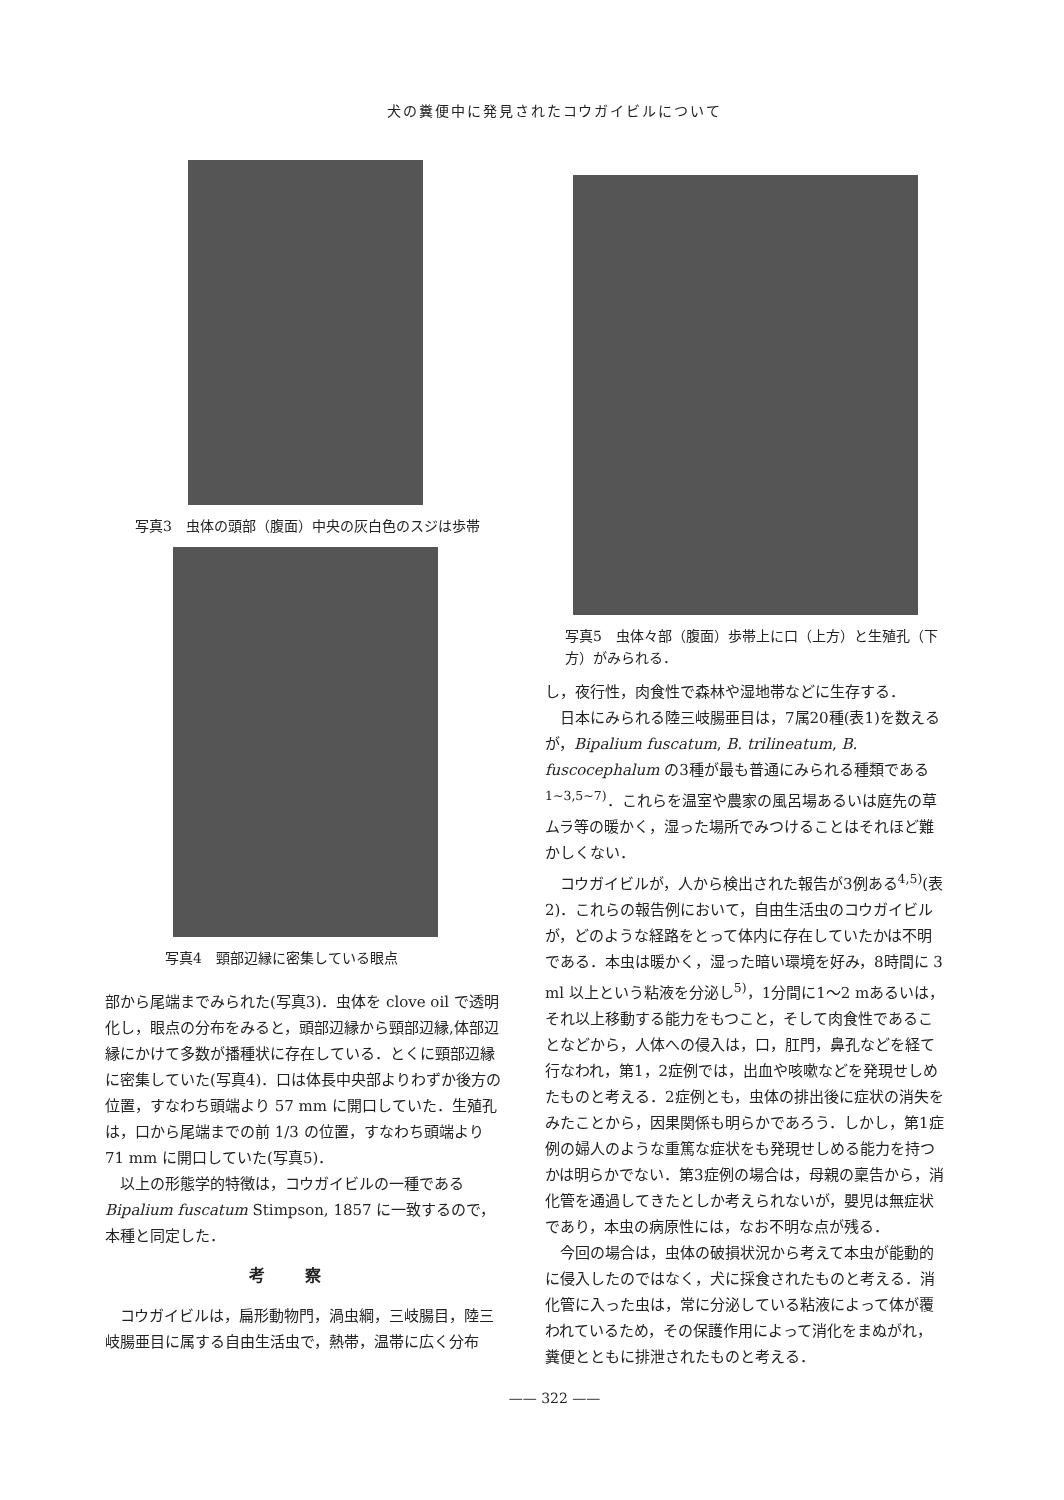犬の糞便中に発見されたコウガイビルについて
写真3　虫体の頭部（腹面）中央の灰白色のスジは歩帯
写真4　頸部辺縁に密集している眼点
部から尾端までみられた(写真3)．虫体を clove oil で透明化し，眼点の分布をみると，頭部辺縁から頸部辺縁,体部辺縁にかけて多数が播種状に存在している．とくに頸部辺縁に密集していた(写真4)．口は体長中央部よりわずか後方の位置，すなわち頭端より 57 mm に開口していた．生殖孔は，口から尾端までの前 1/3 の位置，すなわち頭端より 71 mm に開口していた(写真5)．
以上の形態学的特徴は，コウガイビルの一種である Bipalium fuscatum Stimpson, 1857 に一致するので，本種と同定した．
考察
コウガイビルは，扁形動物門，渦虫綱，三岐腸目，陸三岐腸亜目に属する自由生活虫で，熱帯，温帯に広く分布
写真5　虫体々部（腹面）歩帯上に口（上方）と生殖孔（下方）がみられる．
し，夜行性，肉食性で森林や湿地帯などに生存する．
日本にみられる陸三岐腸亜目は，7属20種(表1)を数えるが，Bipalium fuscatum, B. trilineatum, B. fuscocephalum の3種が最も普通にみられる種類である<sup>1~3,5~7)</sup>．これらを温室や農家の風呂場あるいは庭先の草ムラ等の暖かく，湿った場所でみつけることはそれほど難かしくない．
コウガイビルが，人から検出された報告が3例ある<sup>4,5)</sup>(表2)．これらの報告例において，自由生活虫のコウガイビルが，どのような経路をとって体内に存在していたかは不明である．本虫は暖かく，湿った暗い環境を好み，8時間に 3 ml 以上という粘液を分泌し<sup>5)</sup>，1分間に1～2 mあるいは，それ以上移動する能力をもつこと，そして肉食性であることなどから，人体への侵入は，口，肛門，鼻孔などを経て行なわれ，第1，2症例では，出血や咳嗽などを発現せしめたものと考える．2症例とも，虫体の排出後に症状の消失をみたことから，因果関係も明らかであろう．しかし，第1症例の婦人のような重篤な症状をも発現せしめる能力を持つかは明らかでない．第3症例の場合は，母親の稟告から，消化管を通過してきたとしか考えられないが，嬰児は無症状であり，本虫の病原性には，なお不明な点が残る．
今回の場合は，虫体の破損状況から考えて本虫が能動的に侵入したのではなく，犬に採食されたものと考える．消化管に入った虫は，常に分泌している粘液によって体が覆われているため，その保護作用によって消化をまぬがれ，糞便とともに排泄されたものと考える．
—— 322 ——